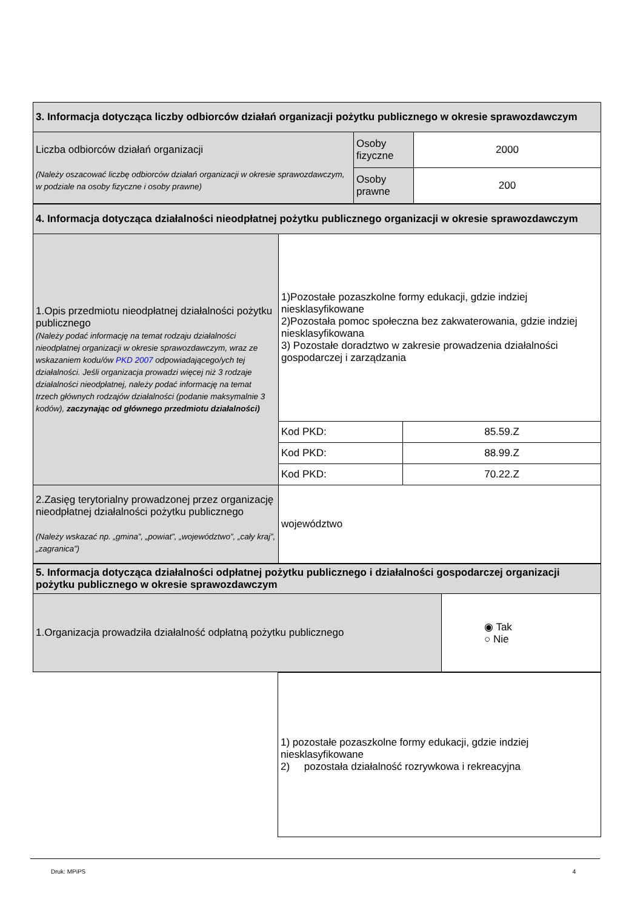| 3. Informacja dotycząca liczby odbiorców działań organizacji pożytku publicznego w okresie sprawozdawczym | | |
| Liczba odbiorców działań organizacji (Należy oszacować liczbę odbiorców działań organizacji w okresie sprawozdawczym, w podziale na osoby fizyczne i osoby prawne) | Osoby fizyczne | 2000 |
| | Osoby prawne | 200 |
| 4. Informacja dotycząca działalności nieodpłatnej pożytku publicznego organizacji w okresie sprawozdawczym | | |
| 1.Opis przedmiotu nieodpłatnej działalności pożytku publicznego (Należy podać informację na temat rodzaju działalności nieodpłatnej organizacji w okresie sprawozdawczym, wraz ze wskazaniem kodu/ów PKD 2007 odpowiadającego/ych tej działalności. Jeśli organizacja prowadzi więcej niż 3 rodzaje działalności nieodpłatnej, należy podać informację na temat trzech głównych rodzajów działalności (podanie maksymalnie 3 kodów), zaczynając od głównego przedmiotu działalności) | 1)Pozostałe pozaszkolne formy edukacji, gdzie indziej niesklasyfikowane 2)Pozostała pomoc społeczna bez zakwaterowania, gdzie indziej niesklasyfikowana 3) Pozostałe doradztwo w zakresie prowadzenia działalności gospodarczej i zarządzania | |
| | Kod PKD: | 85.59.Z |
| | Kod PKD: | 88.99.Z |
| | Kod PKD: | 70.22.Z |
| 2.Zasięg terytorialny prowadzonej przez organizację nieodpłatnej działalności pożytku publicznego (Należy wskazać np. „gmina”, „powiat”, „województwo”, „cały kraj”, „zagranica”) | województwo | |
| 5. Informacja dotycząca działalności odpłatnej pożytku publicznego i działalności gospodarczej organizacji pożytku publicznego w okresie sprawozdawczym | |
| 1.Organizacja prowadziła działalność odpłatną pożytku publicznego | ◉ Tak ○ Nie |
| | 1) pozostałe pozaszkolne formy edukacji, gdzie indziej niesklasyfikowane 2) pozostała działalność rozrywkowa i rekreacyjna |
Druk: MPiPS 4